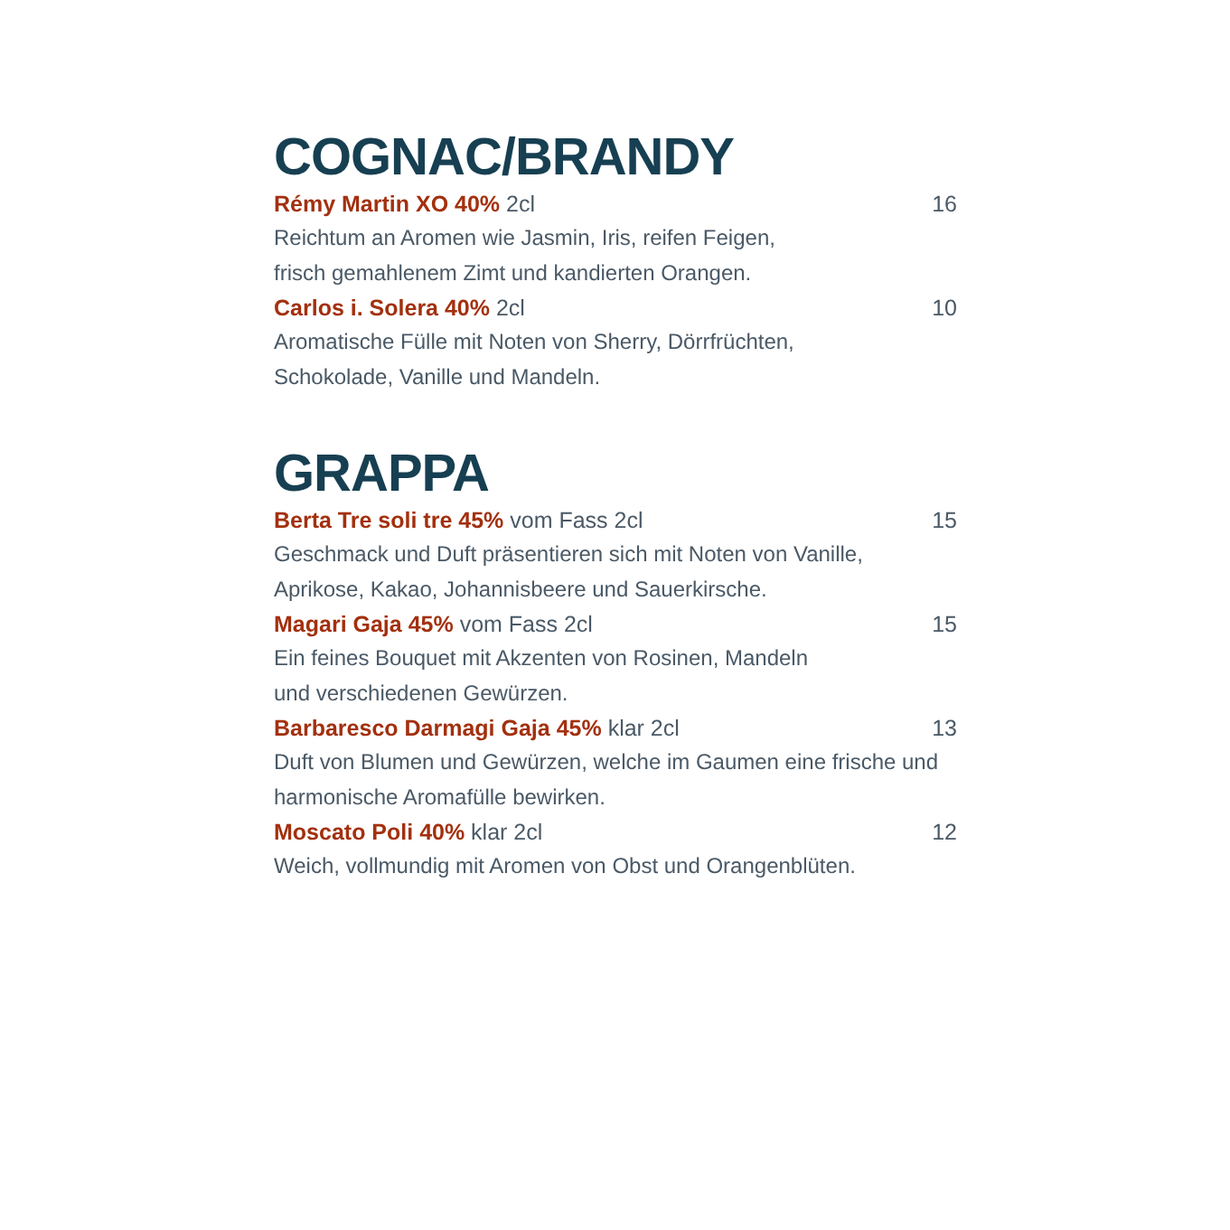COGNAC/BRANDY
Rémy Martin XO 40% 2cl 16
Reichtum an Aromen wie Jasmin, Iris, reifen Feigen,
frisch gemahlenem Zimt und kandierten Orangen.
Carlos i. Solera 40% 2cl 10
Aromatische Fülle mit Noten von Sherry, Dörrfrüchten,
Schokolade, Vanille und Mandeln.
GRAPPA
Berta Tre soli tre 45% vom Fass 2cl 15
Geschmack und Duft präsentieren sich mit Noten von Vanille,
Aprikose, Kakao, Johannisbeere und Sauerkirsche.
Magari Gaja 45% vom Fass 2cl 15
Ein feines Bouquet mit Akzenten von Rosinen, Mandeln
und verschiedenen Gewürzen.
Barbaresco Darmagi Gaja 45% klar 2cl 13
Duft von Blumen und Gewürzen, welche im Gaumen eine frische und
harmonische Aromafülle bewirken.
Moscato Poli 40% klar 2cl 12
Weich, vollmundig mit Aromen von Obst und Orangenblüten.